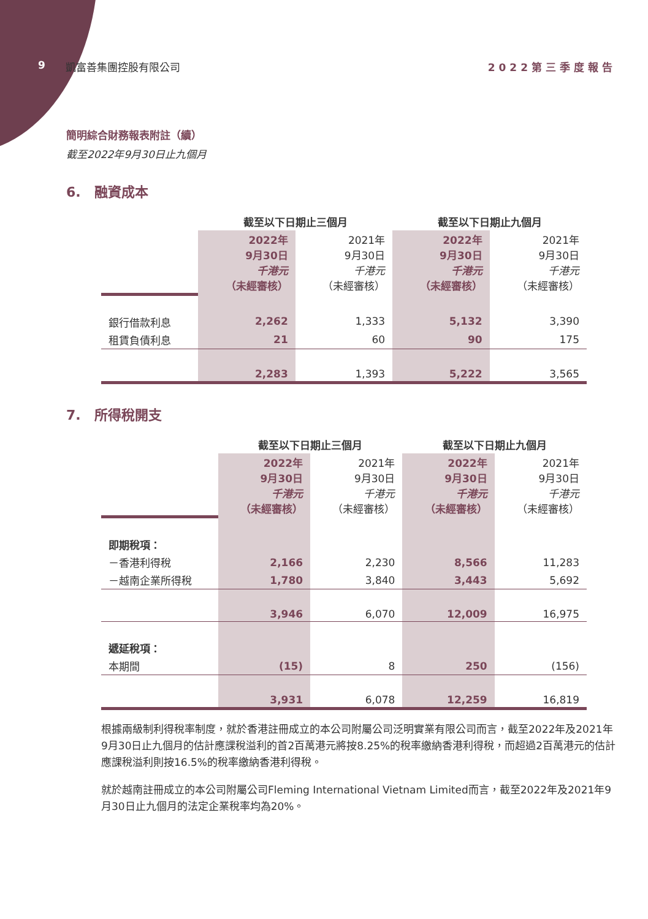9 凱富善集團控股有限公司 2022第三季度報告
簡明綜合財務報表附註（續）
截至2022年9月30日止九個月
6.　融資成本
| | 截至以下日期止三個月 | | 截至以下日期止九個月 | |
| | 2022年 9月30日 千港元 （未經審核） | 2021年 9月30日 千港元 （未經審核） | 2022年 9月30日 千港元 （未經審核） | 2021年 9月30日 千港元 （未經審核） |
| 銀行借款利息 | 2,262 | 1,333 | 5,132 | 3,390 |
| 租賃負債利息 | 21 | 60 | 90 | 175 |
| | 2,283 | 1,393 | 5,222 | 3,565 |
7.　所得稅開支
| | 截至以下日期止三個月 | | 截至以下日期止九個月 | |
| | 2022年 9月30日 千港元 （未經審核） | 2021年 9月30日 千港元 （未經審核） | 2022年 9月30日 千港元 （未經審核） | 2021年 9月30日 千港元 （未經審核） |
| 即期稅項： | | | | |
| －香港利得稅 | 2,166 | 2,230 | 8,566 | 11,283 |
| －越南企業所得稅 | 1,780 | 3,840 | 3,443 | 5,692 |
| | 3,946 | 6,070 | 12,009 | 16,975 |
| 遞延稅項： | | | | |
| 本期間 | (15) | 8 | 250 | (156) |
| | 3,931 | 6,078 | 12,259 | 16,819 |
根據兩級制利得稅率制度，就於香港註冊成立的本公司附屬公司泛明實業有限公司而言，截至2022年及2021年9月30日止九個月的估計應課稅溢利的首2百萬港元將按8.25%的稅率繳納香港利得稅，而超過2百萬港元的估計應課稅溢利則按16.5%的稅率繳納香港利得稅。
就於越南註冊成立的本公司附屬公司Fleming International Vietnam Limited而言，截至2022年及2021年9月30日止九個月的法定企業稅率均為20%。